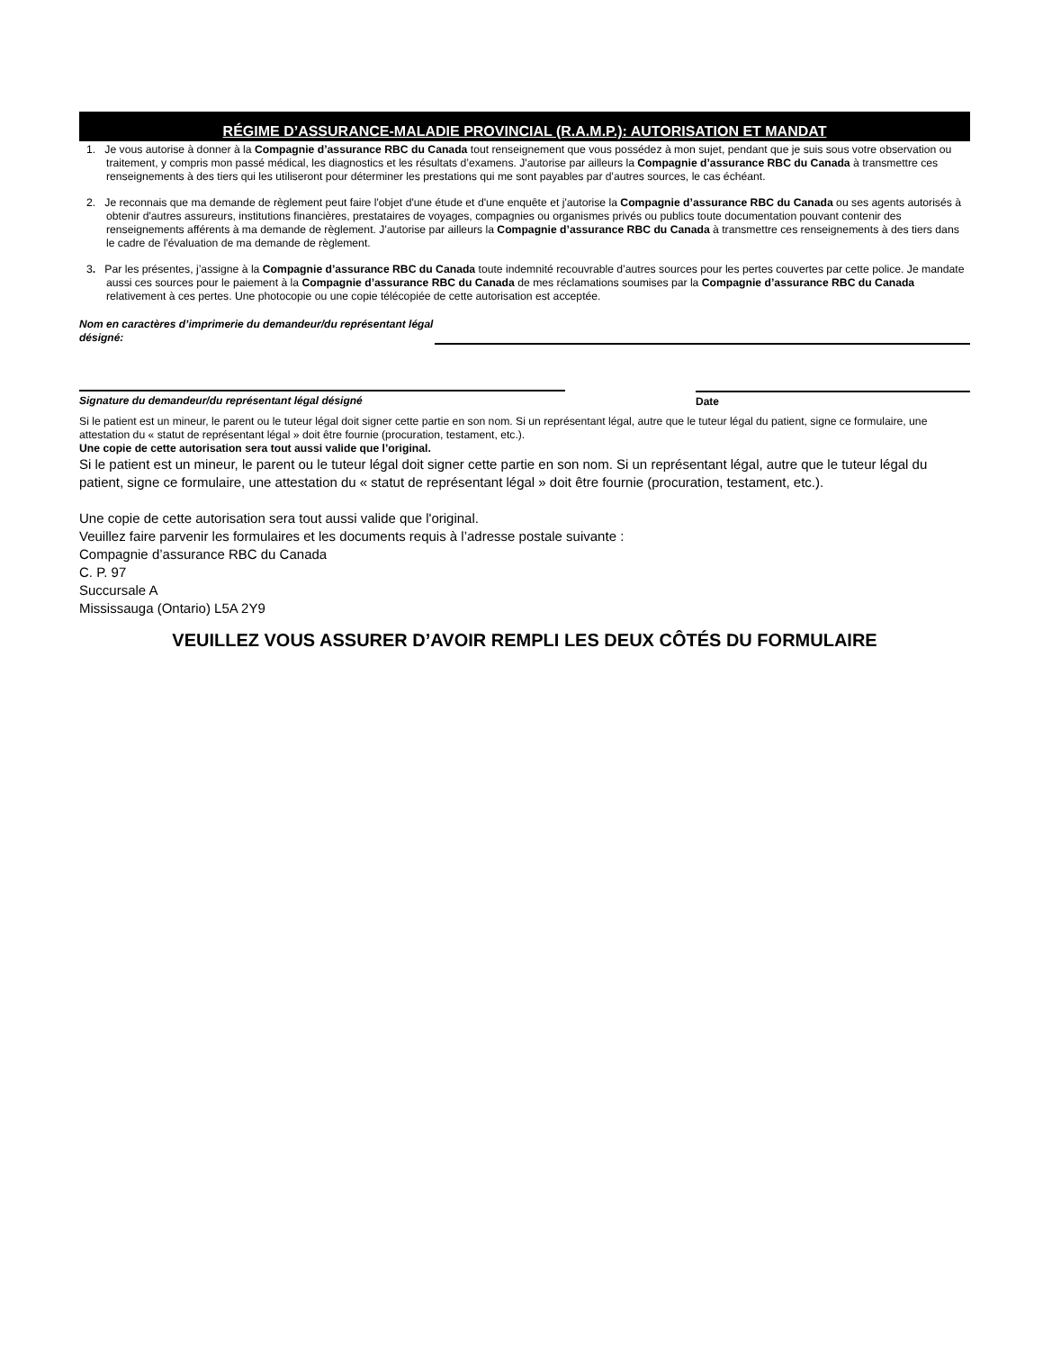RÉGIME D’ASSURANCE-MALADIE PROVINCIAL (R.A.M.P.): AUTORISATION ET MANDAT
1. Je vous autorise à donner à la Compagnie d’assurance RBC du Canada tout renseignement que vous possédez à mon sujet, pendant que je suis sous votre observation ou traitement, y compris mon passé médical, les diagnostics et les résultats d’examens. J'autorise par ailleurs la Compagnie d’assurance RBC du Canada à transmettre ces renseignements à des tiers qui les utiliseront pour déterminer les prestations qui me sont payables par d'autres sources, le cas échéant.
2. Je reconnais que ma demande de règlement peut faire l'objet d'une étude et d'une enquête et j'autorise la Compagnie d’assurance RBC du Canada ou ses agents autorisés à obtenir d'autres assureurs, institutions financières, prestataires de voyages, compagnies ou organismes privés ou publics toute documentation pouvant contenir des renseignements afférents à ma demande de règlement. J'autorise par ailleurs la Compagnie d’assurance RBC du Canada à transmettre ces renseignements à des tiers dans le cadre de l'évaluation de ma demande de règlement.
3. Par les présentes, j’assigne à la Compagnie d’assurance RBC du Canada toute indemnité recouvrable d’autres sources pour les pertes couvertes par cette police. Je mandate aussi ces sources pour le paiement à la Compagnie d’assurance RBC du Canada de mes réclamations soumises par la Compagnie d’assurance RBC du Canada relativement à ces pertes. Une photocopie ou une copie télécopiée de cette autorisation est acceptée.
Nom en caractères d’imprimerie du demandeur/du représentant légal désigné:
Signature du demandeur/du représentant légal désigné
Date
Si le patient est un mineur, le parent ou le tuteur légal doit signer cette partie en son nom. Si un représentant légal, autre que le tuteur légal du patient, signe ce formulaire, une attestation du « statut de représentant légal » doit être fournie (procuration, testament, etc.).
Une copie de cette autorisation sera tout aussi valide que l’original.
Si le patient est un mineur, le parent ou le tuteur légal doit signer cette partie en son nom. Si un représentant légal, autre que le tuteur légal du patient, signe ce formulaire, une attestation du « statut de représentant légal » doit être fournie (procuration, testament, etc.).
Une copie de cette autorisation sera tout aussi valide que l'original.
Veuillez faire parvenir les formulaires et les documents requis à l’adresse postale suivante :
Compagnie d’assurance RBC du Canada
C. P. 97
Succursale A
Mississauga (Ontario) L5A 2Y9
VEUILLEZ VOUS ASSURER D’AVOIR REMPLI LES DEUX CÔTÉS DU FORMULAIRE